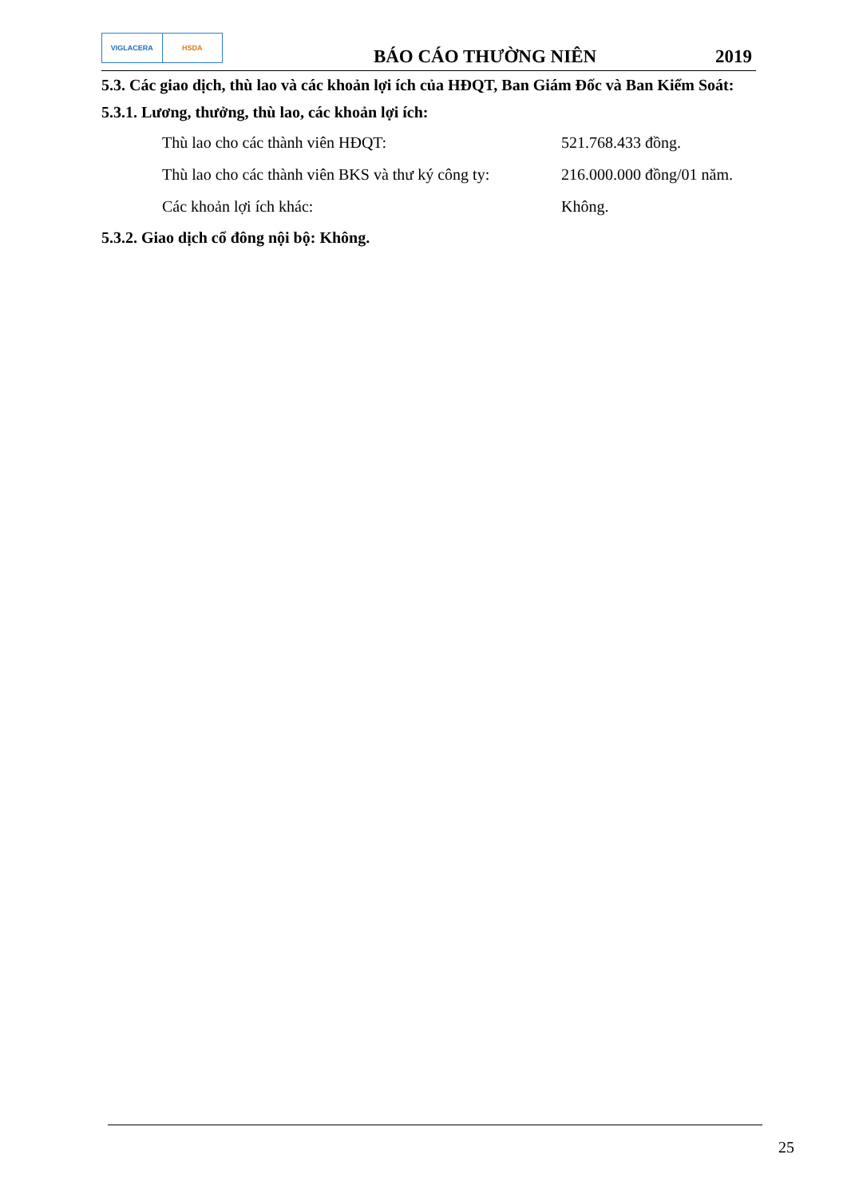VIGLACERA HSDA
BÁO CÁO THƯỜNG NIÊN
2019
5.3. Các giao dịch, thù lao và các khoản lợi ích của HĐQT, Ban Giám Đốc và Ban Kiểm Soát:
5.3.1. Lương, thưởng, thù lao, các khoản lợi ích:
Thù lao cho các thành viên HĐQT: 521.768.433 đồng.
Thù lao cho các thành viên BKS và thư ký công ty: 216.000.000 đồng/01 năm.
Các khoản lợi ích khác: Không.
5.3.2. Giao dịch cổ đông nội bộ: Không.
25